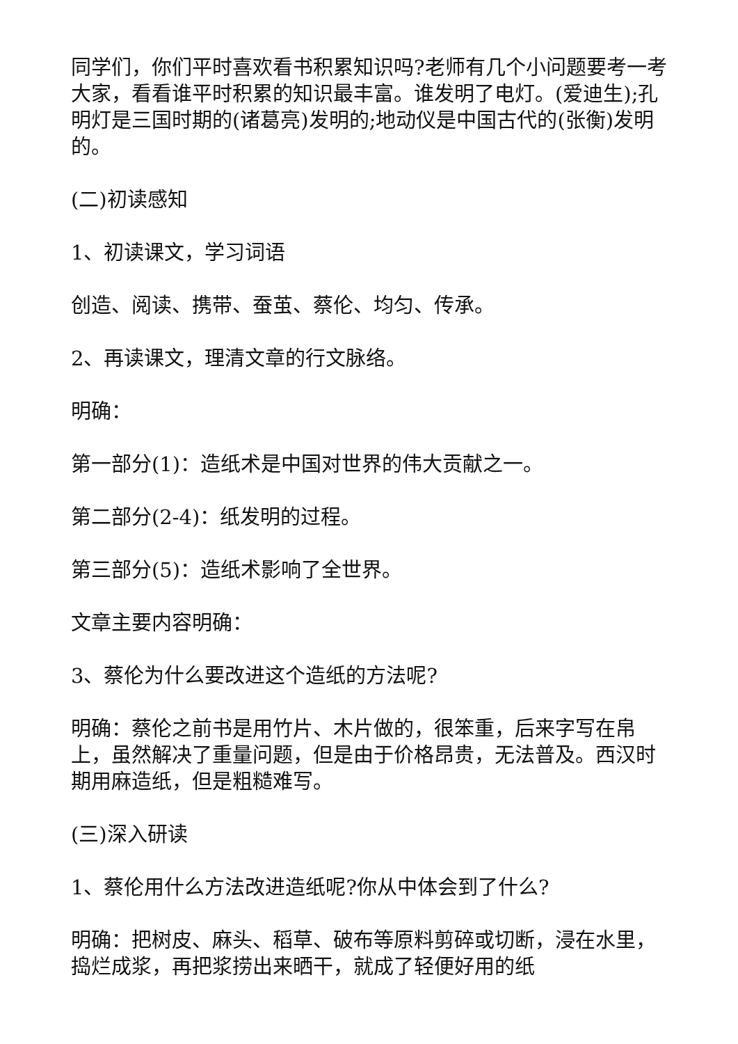同学们，你们平时喜欢看书积累知识吗?老师有几个小问题要考一考大家，看看谁平时积累的知识最丰富。谁发明了电灯。(爱迪生);孔明灯是三国时期的(诸葛亮)发明的;地动仪是中国古代的(张衡)发明的。
(二)初读感知
1、初读课文，学习词语
创造、阅读、携带、蚕茧、蔡伦、均匀、传承。
2、再读课文，理清文章的行文脉络。
明确：
第一部分(1)：造纸术是中国对世界的伟大贡献之一。
第二部分(2-4)：纸发明的过程。
第三部分(5)：造纸术影响了全世界。
文章主要内容明确：
3、蔡伦为什么要改进这个造纸的方法呢?
明确：蔡伦之前书是用竹片、木片做的，很笨重，后来字写在帛上，虽然解决了重量问题，但是由于价格昂贵，无法普及。西汉时期用麻造纸，但是粗糙难写。
(三)深入研读
1、蔡伦用什么方法改进造纸呢?你从中体会到了什么?
明确：把树皮、麻头、稻草、破布等原料剪碎或切断，浸在水里，捣烂成浆，再把浆捞出来晒干，就成了轻便好用的纸